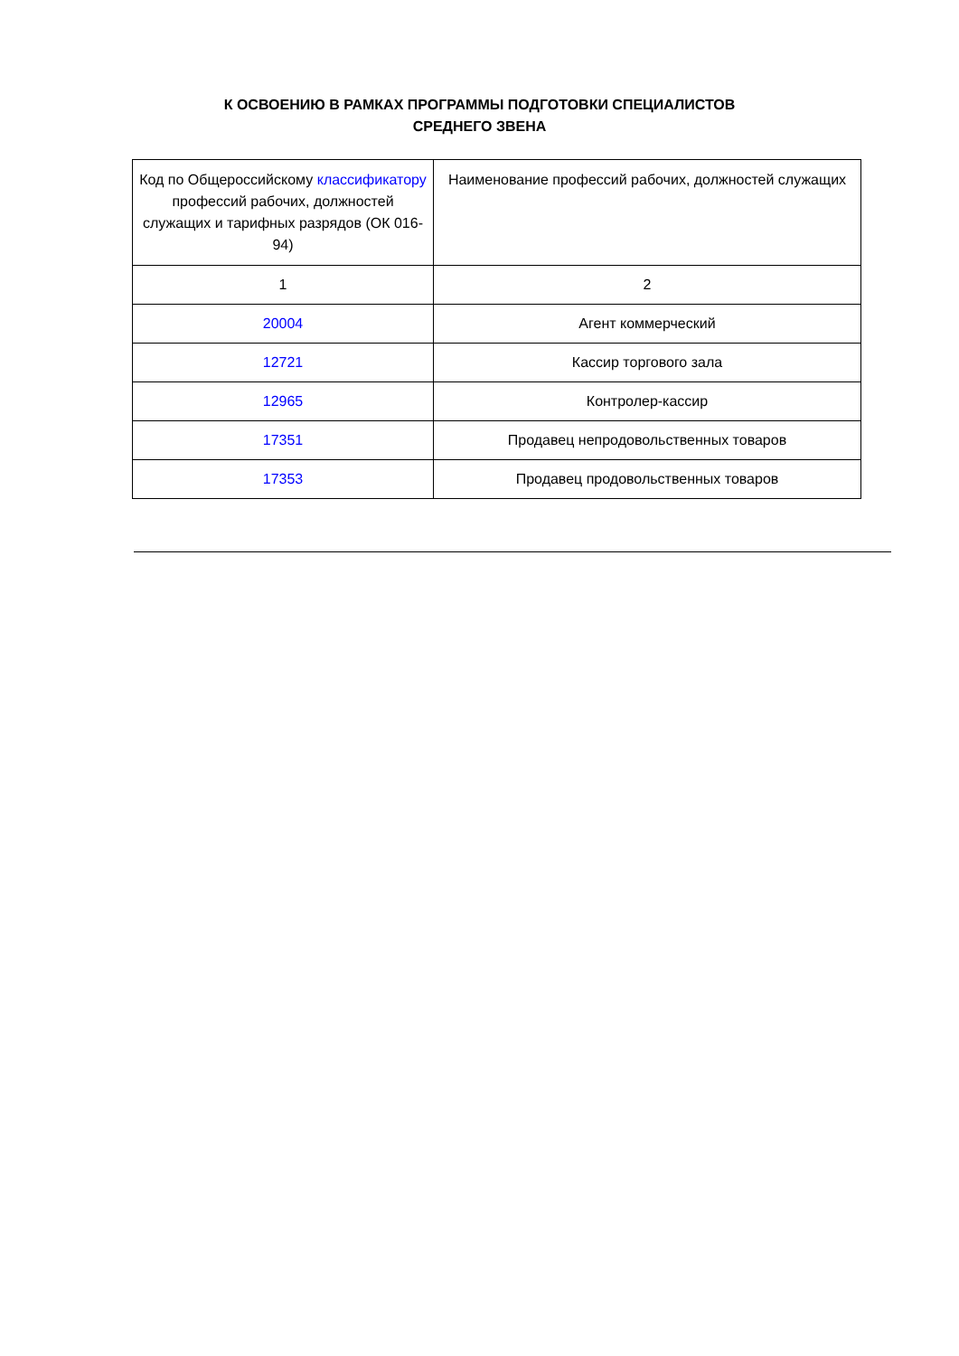К ОСВОЕНИЮ В РАМКАХ ПРОГРАММЫ ПОДГОТОВКИ СПЕЦИАЛИСТОВ
СРЕДНЕГО ЗВЕНА
| Код по Общероссийскому классификатору профессий рабочих, должностей служащих и тарифных разрядов (ОК 016-94) | Наименование профессий рабочих, должностей служащих |
| 1 | 2 |
| 20004 | Агент коммерческий |
| 12721 | Кассир торгового зала |
| 12965 | Контролер-кассир |
| 17351 | Продавец непродовольственных товаров |
| 17353 | Продавец продовольственных товаров |